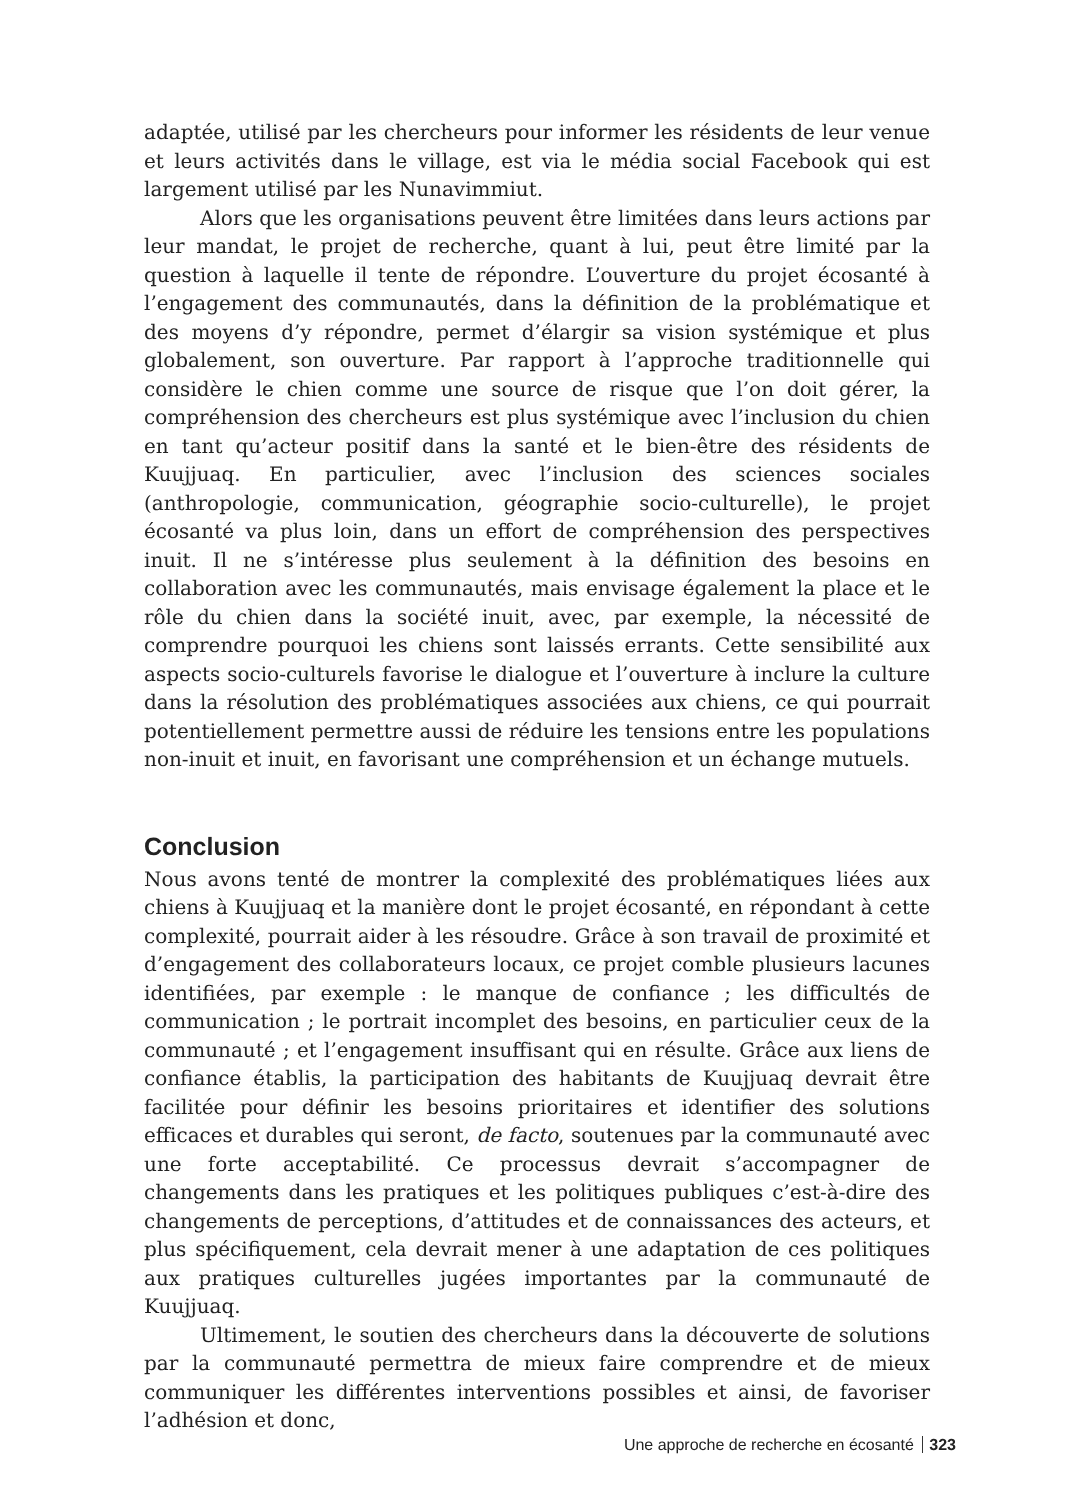adaptée, utilisé par les chercheurs pour informer les résidents de leur venue et leurs activités dans le village, est via le média social Facebook qui est largement utilisé par les Nunavimmiut.
Alors que les organisations peuvent être limitées dans leurs actions par leur mandat, le projet de recherche, quant à lui, peut être limité par la question à laquelle il tente de répondre. L’ouverture du projet écosanté à l’engagement des communautés, dans la définition de la problématique et des moyens d’y répondre, permet d’élargir sa vision systémique et plus globalement, son ouverture. Par rapport à l’approche traditionnelle qui considère le chien comme une source de risque que l’on doit gérer, la compréhension des chercheurs est plus systémique avec l’inclusion du chien en tant qu’acteur positif dans la santé et le bien-être des résidents de Kuujjuaq. En particulier, avec l’inclusion des sciences sociales (anthropologie, communication, géographie socio-culturelle), le projet écosanté va plus loin, dans un effort de compréhension des perspectives inuit. Il ne s’intéresse plus seulement à la définition des besoins en collaboration avec les communautés, mais envisage également la place et le rôle du chien dans la société inuit, avec, par exemple, la nécessité de comprendre pourquoi les chiens sont laissés errants. Cette sensibilité aux aspects socio-culturels favorise le dialogue et l’ouverture à inclure la culture dans la résolution des problématiques associées aux chiens, ce qui pourrait potentiellement permettre aussi de réduire les tensions entre les populations non-inuit et inuit, en favorisant une compréhension et un échange mutuels.
Conclusion
Nous avons tenté de montrer la complexité des problématiques liées aux chiens à Kuujjuaq et la manière dont le projet écosanté, en répondant à cette complexité, pourrait aider à les résoudre. Grâce à son travail de proximité et d’engagement des collaborateurs locaux, ce projet comble plusieurs lacunes identifiées, par exemple : le manque de confiance ; les difficultés de communication ; le portrait incomplet des besoins, en particulier ceux de la communauté ; et l’engagement insuffisant qui en résulte. Grâce aux liens de confiance établis, la participation des habitants de Kuujjuaq devrait être facilitée pour définir les besoins prioritaires et identifier des solutions efficaces et durables qui seront, de facto, soutenues par la communauté avec une forte acceptabilité. Ce processus devrait s’accompagner de changements dans les pratiques et les politiques publiques c’est-à-dire des changements de perceptions, d’attitudes et de connaissances des acteurs, et plus spécifiquement, cela devrait mener à une adaptation de ces politiques aux pratiques culturelles jugées importantes par la communauté de Kuujjuaq.
Ultimement, le soutien des chercheurs dans la découverte de solutions par la communauté permettra de mieux faire comprendre et de mieux communiquer les différentes interventions possibles et ainsi, de favoriser l’adhésion et donc,
Une approche de recherche en écosanté 323